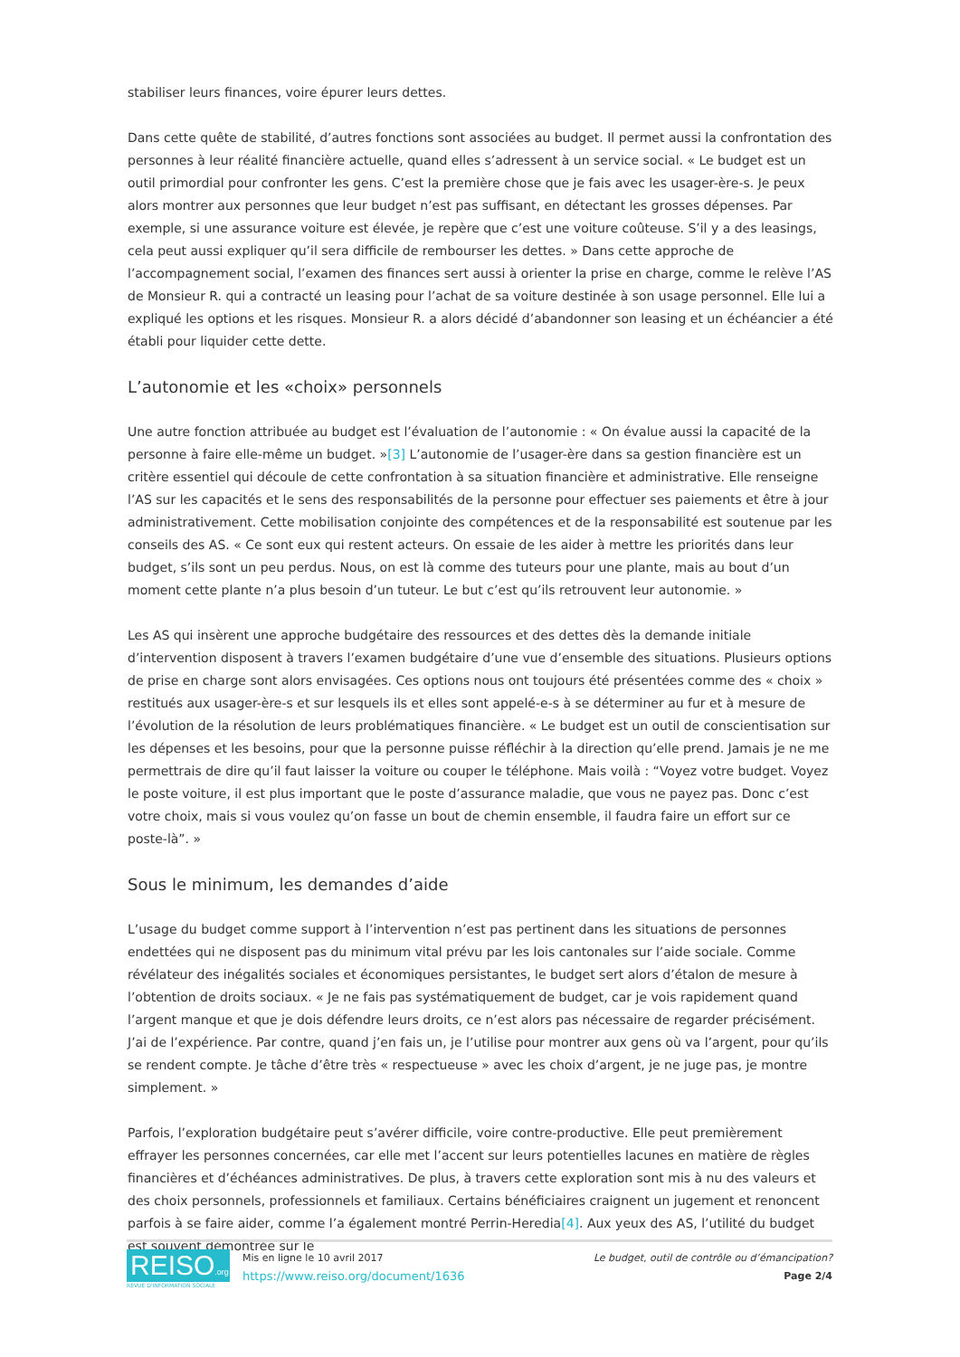stabiliser leurs finances, voire épurer leurs dettes.
Dans cette quête de stabilité, d’autres fonctions sont associées au budget. Il permet aussi la confrontation des personnes à leur réalité financière actuelle, quand elles s’adressent à un service social. « Le budget est un outil primordial pour confronter les gens. C’est la première chose que je fais avec les usager-ère-s. Je peux alors montrer aux personnes que leur budget n’est pas suffisant, en détectant les grosses dépenses. Par exemple, si une assurance voiture est élevée, je repère que c’est une voiture coûteuse. S’il y a des leasings, cela peut aussi expliquer qu’il sera difficile de rembourser les dettes. » Dans cette approche de l’accompagnement social, l’examen des finances sert aussi à orienter la prise en charge, comme le relève l’AS de Monsieur R. qui a contracté un leasing pour l’achat de sa voiture destinée à son usage personnel. Elle lui a expliqué les options et les risques. Monsieur R. a alors décidé d’abandonner son leasing et un échéancier a été établi pour liquider cette dette.
L’autonomie et les «choix» personnels
Une autre fonction attribuée au budget est l’évaluation de l’autonomie : « On évalue aussi la capacité de la personne à faire elle-même un budget. »[3] L’autonomie de l’usager-ère dans sa gestion financière est un critère essentiel qui découle de cette confrontation à sa situation financière et administrative. Elle renseigne l’AS sur les capacités et le sens des responsabilités de la personne pour effectuer ses paiements et être à jour administrativement. Cette mobilisation conjointe des compétences et de la responsabilité est soutenue par les conseils des AS. « Ce sont eux qui restent acteurs. On essaie de les aider à mettre les priorités dans leur budget, s’ils sont un peu perdus. Nous, on est là comme des tuteurs pour une plante, mais au bout d’un moment cette plante n’a plus besoin d’un tuteur. Le but c’est qu’ils retrouvent leur autonomie. »
Les AS qui insèrent une approche budgétaire des ressources et des dettes dès la demande initiale d’intervention disposent à travers l’examen budgétaire d’une vue d’ensemble des situations. Plusieurs options de prise en charge sont alors envisagées. Ces options nous ont toujours été présentées comme des « choix » restitués aux usager-ère-s et sur lesquels ils et elles sont appelé-e-s à se déterminer au fur et à mesure de l’évolution de la résolution de leurs problématiques financière. « Le budget est un outil de conscientisation sur les dépenses et les besoins, pour que la personne puisse réfléchir à la direction qu’elle prend. Jamais je ne me permettrais de dire qu’il faut laisser la voiture ou couper le téléphone. Mais voilà : “Voyez votre budget. Voyez le poste voiture, il est plus important que le poste d’assurance maladie, que vous ne payez pas. Donc c’est votre choix, mais si vous voulez qu’on fasse un bout de chemin ensemble, il faudra faire un effort sur ce poste-là”. »
Sous le minimum, les demandes d’aide
L’usage du budget comme support à l’intervention n’est pas pertinent dans les situations de personnes endettées qui ne disposent pas du minimum vital prévu par les lois cantonales sur l’aide sociale. Comme révélateur des inégalités sociales et économiques persistantes, le budget sert alors d’étalon de mesure à l’obtention de droits sociaux. « Je ne fais pas systématiquement de budget, car je vois rapidement quand l’argent manque et que je dois défendre leurs droits, ce n’est alors pas nécessaire de regarder précisément. J’ai de l’expérience. Par contre, quand j’en fais un, je l’utilise pour montrer aux gens où va l’argent, pour qu’ils se rendent compte. Je tâche d’être très « respectueuse » avec les choix d’argent, je ne juge pas, je montre simplement. »
Parfois, l’exploration budgétaire peut s’avérer difficile, voire contre-productive. Elle peut premièrement effrayer les personnes concernées, car elle met l’accent sur leurs potentielles lacunes en matière de règles financières et d’échéances administratives. De plus, à travers cette exploration sont mis à nu des valeurs et des choix personnels, professionnels et familiaux. Certains bénéficiaires craignent un jugement et renoncent parfois à se faire aider, comme l’a également montré Perrin-Heredia[4]. Aux yeux des AS, l’utilité du budget est souvent démontrée sur le
REISO.org
REVUE D'INFORMATION SOCIALE
Mis en ligne le 10 avril 2017
https://www.reiso.org/document/1636
Le budget, outil de contrôle ou d’émancipation?
Page 2/4